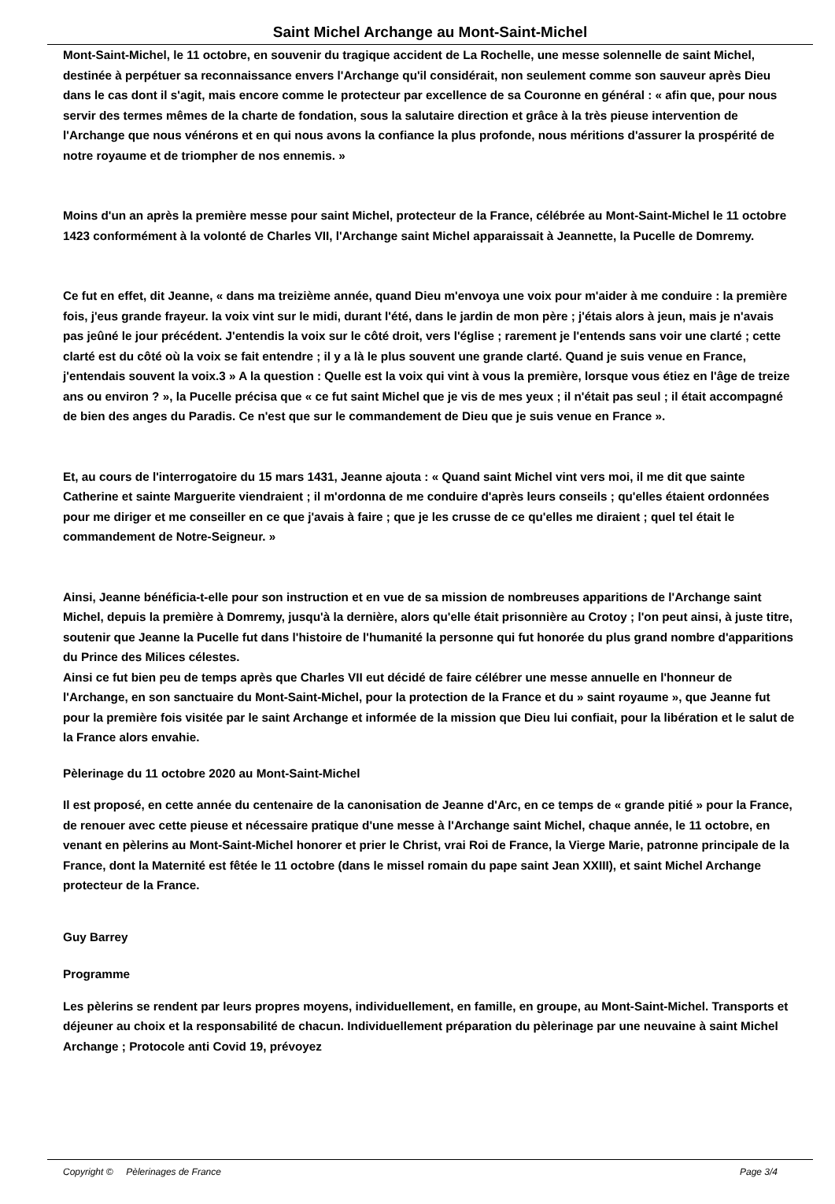Saint Michel Archange au Mont-Saint-Michel
Mont-Saint-Michel, le 11 octobre, en souvenir du tragique accident de La Rochelle, une messe solennelle de saint Michel, destinée à perpétuer sa reconnaissance envers l'Archange qu'il considérait, non seulement comme son sauveur après Dieu dans le cas dont il s'agit, mais encore comme le protecteur par excellence de sa Couronne en général : « afin que, pour nous servir des termes mêmes de la charte de fondation, sous la salutaire direction et grâce à la très pieuse intervention de l'Archange que nous vénérons et en qui nous avons la confiance la plus profonde, nous méritions d'assurer la prospérité de notre royaume et de triompher de nos ennemis. »
Moins d'un an après la première messe pour saint Michel, protecteur de la France, célébrée au Mont-Saint-Michel le 11 octobre 1423 conformément à la volonté de Charles VII, l'Archange saint Michel apparaissait à Jeannette, la Pucelle de Domremy.
Ce fut en effet, dit Jeanne, « dans ma treizième année, quand Dieu m'envoya une voix pour m'aider à me conduire : la première fois, j'eus grande frayeur. la voix vint sur le midi, durant l'été, dans le jardin de mon père ; j'étais alors à jeun, mais je n'avais pas jeûné le jour précédent. J'entendis la voix sur le côté droit, vers l'église ; rarement je l'entends sans voir une clarté ; cette clarté est du côté où la voix se fait entendre ; il y a là le plus souvent une grande clarté. Quand je suis venue en France, j'entendais souvent la voix.3 » A la question : Quelle est la voix qui vint à vous la première, lorsque vous étiez en l'âge de treize ans ou environ ? », la Pucelle précisa que « ce fut saint Michel que je vis de mes yeux ; il n'était pas seul ; il était accompagné de bien des anges du Paradis. Ce n'est que sur le commandement de Dieu que je suis venue en France ».
Et, au cours de l'interrogatoire du 15 mars 1431, Jeanne ajouta : « Quand saint Michel vint vers moi, il me dit que sainte Catherine et sainte Marguerite viendraient ; il m'ordonna de me conduire d'après leurs conseils ; qu'elles étaient ordonnées pour me diriger et me conseiller en ce que j'avais à faire ; que je les crusse de ce qu'elles me diraient ; quel tel était le commandement de Notre-Seigneur. »
Ainsi, Jeanne bénéficia-t-elle pour son instruction et en vue de sa mission de nombreuses apparitions de l'Archange saint Michel, depuis la première à Domremy, jusqu'à la dernière, alors qu'elle était prisonnière au Crotoy ; l'on peut ainsi, à juste titre, soutenir que Jeanne la Pucelle fut dans l'histoire de l'humanité la personne qui fut honorée du plus grand nombre d'apparitions du Prince des Milices célestes.
Ainsi ce fut bien peu de temps après que Charles VII eut décidé de faire célébrer une messe annuelle en l'honneur de l'Archange, en son sanctuaire du Mont-Saint-Michel, pour la protection de la France et du » saint royaume », que Jeanne fut pour la première fois visitée par le saint Archange et informée de la mission que Dieu lui confiait, pour la libération et le salut de la France alors envahie.
Pèlerinage du 11 octobre 2020 au Mont-Saint-Michel
Il est proposé, en cette année du centenaire de la canonisation de Jeanne d'Arc, en ce temps de « grande pitié » pour la France, de renouer avec cette pieuse et nécessaire pratique d'une messe à l'Archange saint Michel, chaque année, le 11 octobre, en venant en pèlerins au Mont-Saint-Michel honorer et prier le Christ, vrai Roi de France, la Vierge Marie, patronne principale de la France, dont la Maternité est fêtée le 11 octobre (dans le missel romain du pape saint Jean XXIII), et saint Michel Archange protecteur de la France.
Guy Barrey
Programme
Les pèlerins se rendent par leurs propres moyens, individuellement, en famille, en groupe, au Mont-Saint-Michel. Transports et déjeuner au choix et la responsabilité de chacun. Individuellement préparation du pèlerinage par une neuvaine à saint Michel Archange ; Protocole anti Covid 19, prévoyez
Copyright © Pèlerinages de France Page 3/4